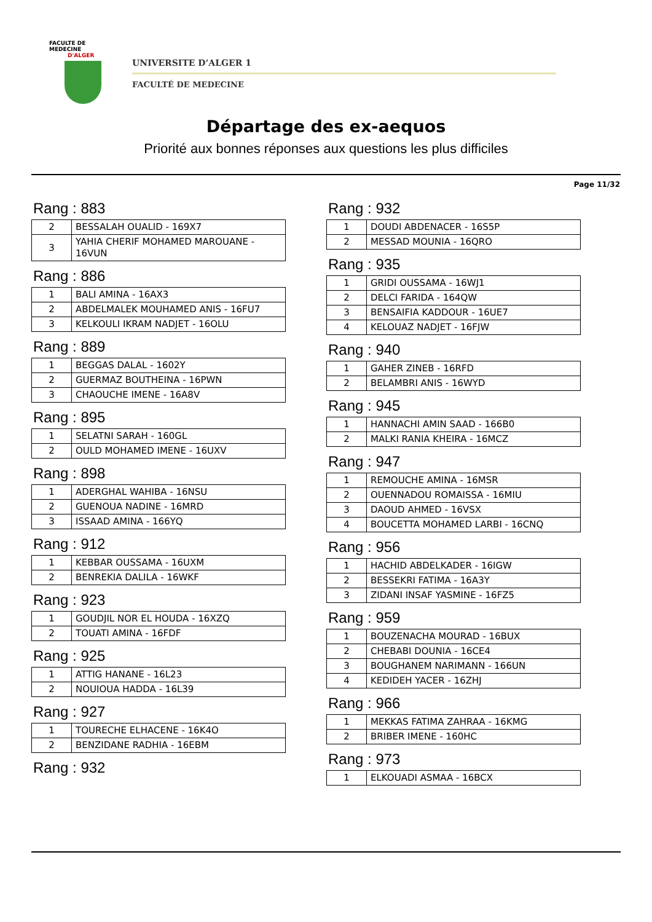FACULTE DE MEDECINE
D'ALGER
UNIVERSITE D’ALGER 1
FACULTÉ DE MEDECINE
Départage des ex-aequos
Priorité aux bonnes réponses aux questions les plus difficiles
Page 11/32
Rang : 883
| 2 | BESSALAH OUALID - 169X7 |
| 3 | YAHIA CHERIF MOHAMED MAROUANE - 16VUN |
Rang : 886
| 1 | BALI AMINA - 16AX3 |
| 2 | ABDELMALEK MOUHAMED ANIS - 16FU7 |
| 3 | KELKOULI IKRAM NADJET - 16OLU |
Rang : 889
| 1 | BEGGAS DALAL - 1602Y |
| 2 | GUERMAZ BOUTHEINA - 16PWN |
| 3 | CHAOUCHE IMENE - 16A8V |
Rang : 895
| 1 | SELATNI SARAH - 160GL |
| 2 | OULD MOHAMED IMENE - 16UXV |
Rang : 898
| 1 | ADERGHAL WAHIBA - 16NSU |
| 2 | GUENOUA NADINE - 16MRD |
| 3 | ISSAAD AMINA - 166YQ |
Rang : 912
| 1 | KEBBAR OUSSAMA - 16UXM |
| 2 | BENREKIA DALILA - 16WKF |
Rang : 923
| 1 | GOUDJIL NOR EL HOUDA - 16XZQ |
| 2 | TOUATI AMINA - 16FDF |
Rang : 925
| 1 | ATTIG HANANE - 16L23 |
| 2 | NOUIOUA HADDA - 16L39 |
Rang : 927
| 1 | TOURECHE ELHACENE - 16K4O |
| 2 | BENZIDANE RADHIA - 16EBM |
Rang : 932
Rang : 932
| 1 | DOUDI ABDENACER - 16S5P |
| 2 | MESSAD MOUNIA - 16QRO |
Rang : 935
| 1 | GRIDI OUSSAMA - 16WJ1 |
| 2 | DELCI FARIDA - 164QW |
| 3 | BENSAIFIA KADDOUR - 16UE7 |
| 4 | KELOUAZ NADJET - 16FJW |
Rang : 940
| 1 | GAHER ZINEB - 16RFD |
| 2 | BELAMBRI ANIS - 16WYD |
Rang : 945
| 1 | HANNACHI AMIN SAAD - 166B0 |
| 2 | MALKI RANIA KHEIRA - 16MCZ |
Rang : 947
| 1 | REMOUCHE AMINA - 16MSR |
| 2 | OUENNADOU ROMAISSA - 16MIU |
| 3 | DAOUD AHMED - 16VSX |
| 4 | BOUCETTA MOHAMED LARBI - 16CNQ |
Rang : 956
| 1 | HACHID ABDELKADER - 16IGW |
| 2 | BESSEKRI FATIMA - 16A3Y |
| 3 | ZIDANI INSAF YASMINE - 16FZ5 |
Rang : 959
| 1 | BOUZENACHA MOURAD - 16BUX |
| 2 | CHEBABI DOUNIA - 16CE4 |
| 3 | BOUGHANEM NARIMANN - 166UN |
| 4 | KEDIDEH YACER - 16ZHJ |
Rang : 966
| 1 | MEKKAS FATIMA ZAHRAA - 16KMG |
| 2 | BRIBER IMENE - 160HC |
Rang : 973
| 1 | ELKOUADI ASMAA - 16BCX |